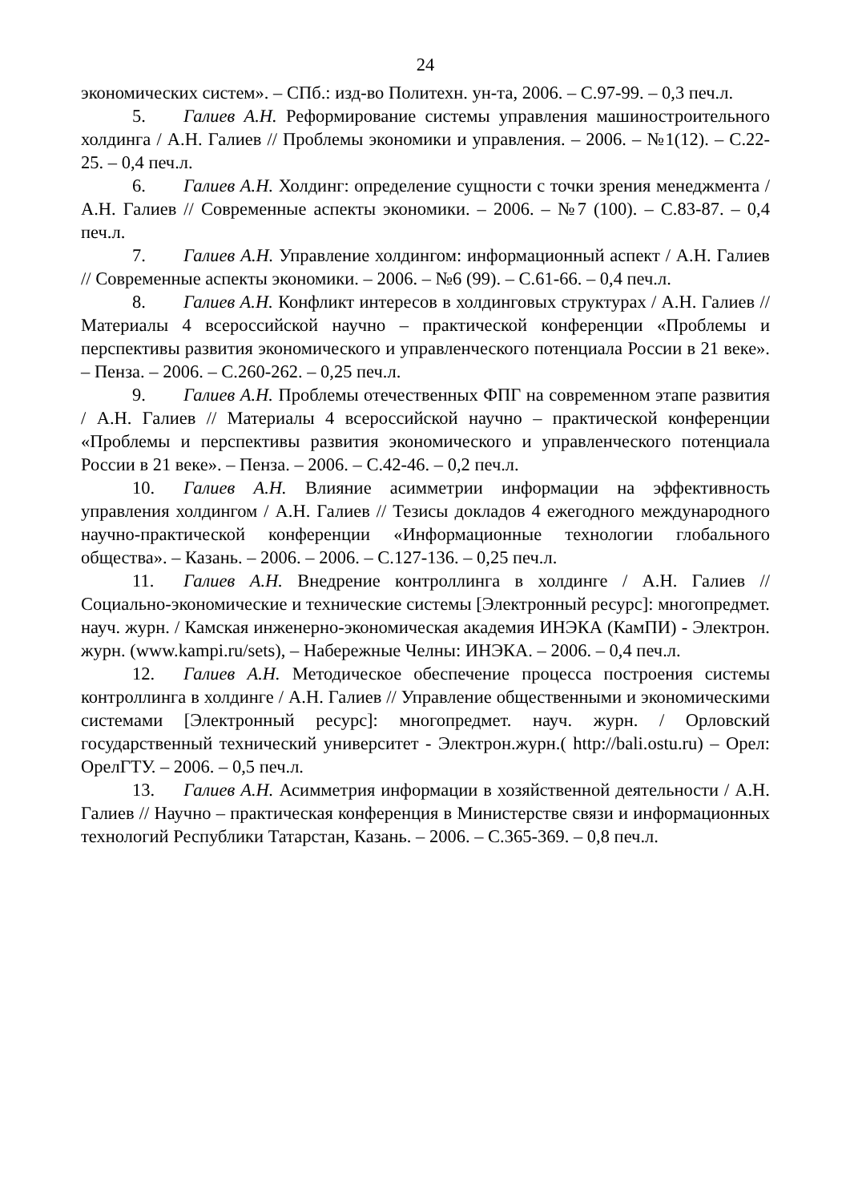24
экономических систем». – СПб.: изд-во Политехн. ун-та, 2006. – С.97-99. – 0,3 печ.л.
5. Галиев А.Н. Реформирование системы управления машиностроительного холдинга / А.Н. Галиев // Проблемы экономики и управления. – 2006. – №1(12). – С.22-25. – 0,4 печ.л.
6. Галиев А.Н. Холдинг: определение сущности с точки зрения менеджмента / А.Н. Галиев // Современные аспекты экономики. – 2006. – №7 (100). – С.83-87. – 0,4 печ.л.
7. Галиев А.Н. Управление холдингом: информационный аспект / А.Н. Галиев // Современные аспекты экономики. – 2006. – №6 (99). – С.61-66. – 0,4 печ.л.
8. Галиев А.Н. Конфликт интересов в холдинговых структурах / А.Н. Галиев // Материалы 4 всероссийской научно – практической конференции «Проблемы и перспективы развития экономического и управленческого потенциала России в 21 веке». – Пенза. – 2006. – С.260-262. – 0,25 печ.л.
9. Галиев А.Н. Проблемы отечественных ФПГ на современном этапе развития / А.Н. Галиев // Материалы 4 всероссийской научно – практической конференции «Проблемы и перспективы развития экономического и управленческого потенциала России в 21 веке». – Пенза. – 2006. – С.42-46. – 0,2 печ.л.
10. Галиев А.Н. Влияние асимметрии информации на эффективность управления холдингом / А.Н. Галиев // Тезисы докладов 4 ежегодного международного научно-практической конференции «Информационные технологии глобального общества». – Казань. – 2006. – 2006. – С.127-136. – 0,25 печ.л.
11. Галиев А.Н. Внедрение контроллинга в холдинге / А.Н. Галиев // Социально-экономические и технические системы [Электронный ресурс]: многопредмет. науч. журн. / Камская инженерно-экономическая академия ИНЭКА (КамПИ) - Электрон. журн. (www.kampi.ru/sets), – Набережные Челны: ИНЭКА. – 2006. – 0,4 печ.л.
12. Галиев А.Н. Методическое обеспечение процесса построения системы контроллинга в холдинге / А.Н. Галиев // Управление общественными и экономическими системами [Электронный ресурс]: многопредмет. науч. журн. / Орловский государственный технический университет - Электрон.журн.( http://bali.ostu.ru) – Орел: ОрелГТУ. – 2006. – 0,5 печ.л.
13. Галиев А.Н. Асимметрия информации в хозяйственной деятельности / А.Н. Галиев // Научно – практическая конференция в Министерстве связи и информационных технологий Республики Татарстан, Казань. – 2006. – С.365-369. – 0,8 печ.л.